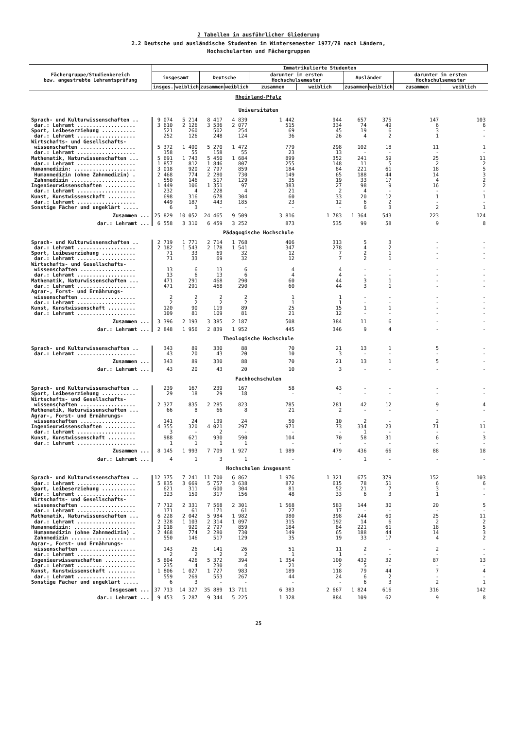2 Tabellen in ausführlicher Gliederung
2.2 Deutsche und ausländische Studenten im Wintersemester 1977/78 nach Ländern,
Hochschularten und Fächergruppen
| Fächergruppe/Studienbereich bzw. angestrebte Lehramtsprüfung | Immatrikulierte Studenten | | | | | | | | | |
| --- | --- | --- | --- | --- | --- | --- | --- | --- | --- | --- |
| | insgesamt | | Deutsche | | darunter im ersten Hochschulsemester | | Ausländer | | darunter im ersten Hochschulsemester | |
| | insges. | weiblich | zusammen | weiblich | zusammen | weiblich | zusammen | weiblich | zusammen | weiblich |
| Rheinland-Pfalz | | | | | | | | | | |
| Universitäten | | | | | | | | | | |
| Sprach- und Kulturwissenschaften .. | 9 074 | 5 214 | 8 417 | 4 839 | 1 442 | 944 | 657 | 375 | 147 | 103 |
| dar.: Lehramt ................... | 3 610 | 2 126 | 3 536 | 2 077 | 515 | 334 | 74 | 49 | 6 | 6 |
| Sport, Leibeserziehung ........... | 521 | 260 | 502 | 254 | 69 | 45 | 19 | 6 | 3 | - |
| dar.: Lehramt ................... | 252 | 126 | 248 | 124 | 36 | 26 | 4 | 2 | 1 | - |
| Wirtschafts- und Gesellschafts- wissenschaften .................. | 5 372 | 1 490 | 5 270 | 1 472 | 779 | 298 | 102 | 18 | 11 | 1 |
| dar.: Lehramt ................... | 158 | 55 | 158 | 55 | 23 | 13 | - | - | - | - |
| Mathematik, Naturwissenschaften ... | 5 691 | 1 743 | 5 450 | 1 684 | 899 | 352 | 241 | 59 | 25 | 11 |
| dar.: Lehramt ................... | 1 857 | 812 | 1 846 | 807 | 255 | 148 | 11 | 5 | 2 | 2 |
| Humanmedizin: .................... | 3 018 | 920 | 2 797 | 859 | 184 | 84 | 221 | 61 | 18 | 5 |
| Humanmedizin (ohne Zahnmedizin) . | 2 468 | 774 | 2 280 | 730 | 149 | 65 | 188 | 44 | 14 | 3 |
| Zahnmedizin ..................... | 550 | 146 | 517 | 129 | 35 | 19 | 33 | 17 | 4 | 2 |
| Ingenieurwissenschaften .......... | 1 449 | 106 | 1 351 | 97 | 383 | 27 | 98 | 9 | 16 | 2 |
| dar.: Lehramt ................... | 232 | 4 | 228 | 4 | 21 | 2 | 4 | - | - | - |
| Kunst, Kunstwissenschaft ......... | 698 | 316 | 678 | 304 | 60 | 33 | 20 | 12 | 1 | 1 |
| dar.: Lehramt ................... | 449 | 187 | 443 | 185 | 23 | 12 | 6 | 2 | - | - |
| Sonstige Fächer und ungeklärt ..... | 6 | 3 | - | - | - | - | 6 | 3 | 2 | 1 |
| Zusammen ... | 25 829 | 10 052 | 24 465 | 9 509 | 3 816 | 1 783 | 1 364 | 543 | 223 | 124 |
| dar.: Lehramt ... | 6 558 | 3 310 | 6 459 | 3 252 | 873 | 535 | 99 | 58 | 9 | 8 |
| Pädagogische Hochschule | | | | | | | | | | |
| Sprach- und Kulturwissenschaften .. | 2 719 | 1 771 | 2 714 | 1 768 | 406 | 313 | 5 | 3 | - | - |
| dar.: Lehramt ................... | 2 182 | 1 543 | 2 178 | 1 541 | 347 | 278 | 4 | 2 | - | - |
| Sport, Leibeserziehung ........... | 71 | 33 | 69 | 32 | 12 | 7 | 2 | 1 | - | - |
| dar.: Lehramt ................... | 71 | 33 | 69 | 32 | 12 | 7 | 2 | 1 | - | - |
| Wirtschafts- und Gesellschafts- wissenschaften .................. | 13 | 6 | 13 | 6 | 4 | 4 | - | - | - | - |
| dar.: Lehramt ................... | 13 | 6 | 13 | 6 | 4 | 4 | - | - | - | - |
| Mathematik, Naturwissenschaften ... | 471 | 291 | 468 | 290 | 60 | 44 | 3 | 1 | - | - |
| dar.: Lehramt ................... | 471 | 291 | 468 | 290 | 60 | 44 | 3 | 1 | - | - |
| Agrar-, Forst- und Ernährungs- wissenschaften .................. | 2 | 2 | 2 | 2 | 1 | 1 | - | - | - | - |
| dar.: Lehramt ................... | 2 | 2 | 2 | 2 | 1 | 1 | - | - | - | - |
| Kunst, Kunstwissenschaft ......... | 120 | 90 | 119 | 89 | 25 | 15 | 1 | 1 | - | - |
| dar.: Lehramt ................... | 109 | 81 | 109 | 81 | 21 | 12 | - | - | - | - |
| Zusammen ... | 3 396 | 2 193 | 3 385 | 2 187 | 508 | 384 | 11 | 6 | - | - |
| dar.: Lehramt ... | 2 848 | 1 956 | 2 839 | 1 952 | 445 | 346 | 9 | 4 | - | - |
| Theologische Hochschule | | | | | | | | | | |
| Sprach- und Kulturwissenschaften .. | 343 | 89 | 330 | 88 | 70 | 21 | 13 | 1 | 5 | - |
| dar.: Lehramt ................... | 43 | 20 | 43 | 20 | 10 | 3 | - | - | - | - |
| Zusammen ... | 343 | 89 | 330 | 88 | 70 | 21 | 13 | 1 | 5 | - |
| dar.: Lehramt ... | 43 | 20 | 43 | 20 | 10 | 3 | - | - | - | - |
| Fachhochschulen | | | | | | | | | | |
| Sprach- und Kulturwissenschaften .. | 239 | 167 | 239 | 167 | 58 | 43 | - | - | - | - |
| Sport, Leibeserziehung ........... | 29 | 18 | 29 | 18 | - | - | - | - | - | - |
| Wirtschafts- und Gesellschafts- wissenschaften .................. | 2 327 | 835 | 2 285 | 823 | 785 | 281 | 42 | 12 | 9 | 4 |
| Mathematik, Naturwissenschaften ... | 66 | 8 | 66 | 8 | 21 | 2 | - | - | - | - |
| Agrar-, Forst- und Ernährungs- wissenschaften .................. | 141 | 24 | 139 | 24 | 50 | 10 | 2 | - | 2 | - |
| Ingenieurwissenschaften .......... | 4 355 | 320 | 4 021 | 297 | 971 | 73 | 334 | 23 | 71 | 11 |
| dar.: Lehramt ................... | 3 | - | 2 | - | - | - | 1 | - | - | - |
| Kunst, Kunstwissenschaft ......... | 988 | 621 | 930 | 590 | 104 | 70 | 58 | 31 | 6 | 3 |
| dar.: Lehramt ................... | 1 | 1 | 1 | 1 | - | - | - | - | - | - |
| Zusammen ... | 8 145 | 1 993 | 7 709 | 1 927 | 1 989 | 479 | 436 | 66 | 88 | 18 |
| dar.: Lehramt ... | 4 | 1 | 3 | 1 | - | - | 1 | - | - | - |
| Hochschulen insgesamt | | | | | | | | | | |
| Sprach- und Kulturwissenschaften .. | 12 375 | 7 241 | 11 700 | 6 862 | 1 976 | 1 321 | 675 | 379 | 152 | 103 |
| dar.: Lehramt ................... | 5 835 | 3 669 | 5 757 | 3 638 | 872 | 615 | 78 | 51 | 6 | 6 |
| Sport, Leibeserziehung ........... | 621 | 311 | 600 | 304 | 81 | 52 | 21 | 7 | 3 | - |
| dar.: Lehramt ................... | 323 | 159 | 317 | 156 | 48 | 33 | 6 | 3 | 1 | - |
| Wirtschafts- und Gesellschafts- wissenschaften .................. | 7 712 | 2 331 | 7 568 | 2 301 | 1 568 | 583 | 144 | 30 | 20 | 5 |
| dar.: Lehramt ................... | 171 | 61 | 171 | 61 | 27 | 17 | - | - | - | - |
| Mathematik, Naturwissenschaften ... | 6 228 | 2 042 | 5 984 | 1 982 | 980 | 398 | 244 | 60 | 25 | 11 |
| dar.: Lehramt ................... | 2 328 | 1 103 | 2 314 | 1 097 | 315 | 192 | 14 | 6 | 2 | 2 |
| Humanmedizin: .................... | 3 018 | 920 | 2 797 | 859 | 184 | 84 | 221 | 61 | 18 | 5 |
| Humanmedizin (ohne Zahnmedizin) . | 2 468 | 774 | 2 280 | 730 | 149 | 65 | 188 | 44 | 14 | 3 |
| Zahnmedizin ..................... | 550 | 146 | 517 | 129 | 35 | 19 | 33 | 17 | 4 | 2 |
| Agrar-, Forst- und Ernährungs- wissenschaften .................. | 143 | 26 | 141 | 26 | 51 | 11 | 2 | - | 2 | - |
| dar.: Lehramt ................... | 2 | 2 | 2 | 2 | 1 | 1 | - | - | - | - |
| Ingenieurwissenschaften .......... | 5 804 | 426 | 5 372 | 394 | 1 354 | 100 | 432 | 32 | 87 | 13 |
| dar.: Lehramt ................... | 235 | 4 | 230 | 4 | 21 | 2 | 5 | - | - | - |
| Kunst, Kunstwissenschaft ......... | 1 806 | 1 027 | 1 727 | 983 | 189 | 118 | 79 | 44 | 7 | 4 |
| dar.: Lehramt ................... | 559 | 269 | 553 | 267 | 44 | 24 | 6 | 2 | - | - |
| Sonstige Fächer und ungeklärt ..... | 6 | 3 | - | - | - | - | 6 | 3 | 2 | 1 |
| Insgesamt ... | 37 713 | 14 327 | 35 889 | 13 711 | 6 383 | 2 667 | 1 824 | 616 | 316 | 142 |
| dar.: Lehramt ... | 9 453 | 5 287 | 9 344 | 5 225 | 1 328 | 884 | 109 | 62 | 9 | 8 |
25